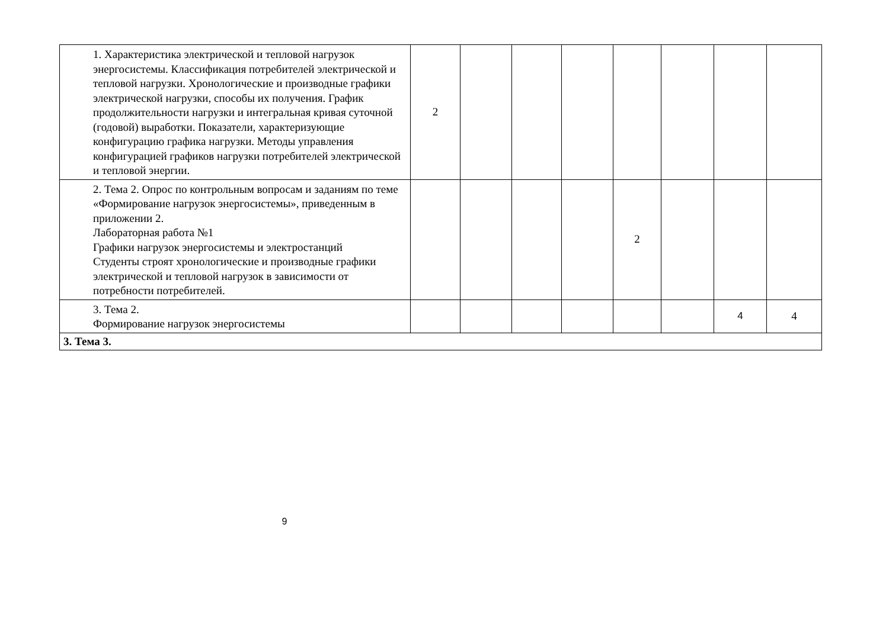| 1. Характеристика электрической и тепловой нагрузок энергосистемы. Классификация потребителей электрической и тепловой нагрузки. Хронологические и производные графики электрической нагрузки, способы их получения. График продолжительности нагрузки и интегральная кривая суточной (годовой) выработки. Показатели, характеризующие конфигурацию графика нагрузки. Методы управления конфигурацией графиков нагрузки потребителей электрической и тепловой энергии. | 2 | | | | | | | |
| 2. Тема 2. Опрос по контрольным вопросам и заданиям по теме «Формирование нагрузок энергосистемы», приведенным в приложении 2. Лабораторная работа №1 Графики нагрузок энергосистемы и электростанций Студенты строят хронологические и производные графики электрической и тепловой нагрузок в зависимости от потребности потребителей. | | | | | 2 | | | |
| 3. Тема 2. Формирование нагрузок энергосистемы | | | | | | | 4 | 4 |
| 3. Тема 3. | | | | | | | | |
9